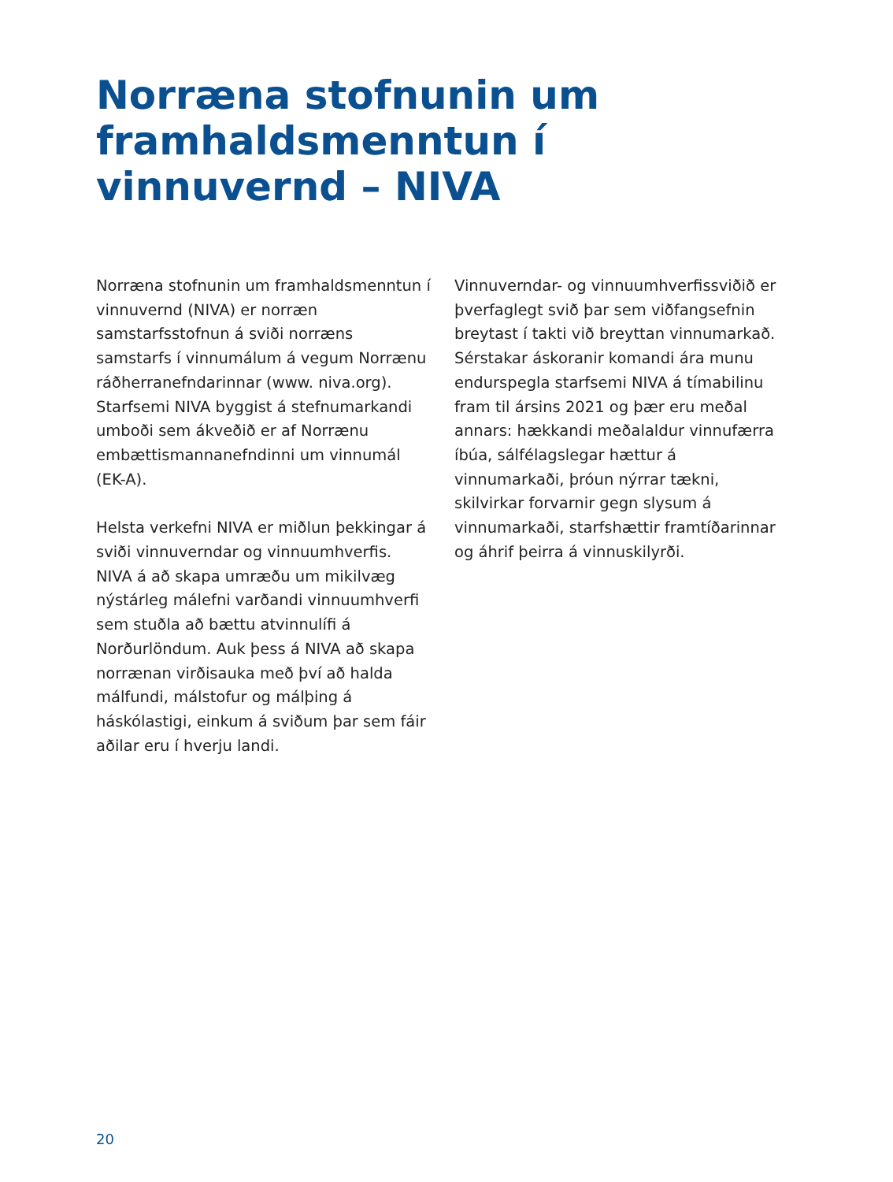Norræna stofnunin um framhaldsmenntun í vinnuvernd – NIVA
Norræna stofnunin um fram­haldsmenntun í vinnuvernd (NIVA) er norræn samstarfsstofnun á sviði norræns samstarfs í vinnumálum á vegum Norrænu ráðherranefndarinnar (www. niva.org). Starfsemi NIVA byggist á stefnumarkandi umboði sem ákveðið er af Norrænu embættismannanefndinni um vinnumál (EK-A).
Helsta verkefni NIVA er miðlun þekkingar á sviði vinnuverndar og vinnuumhverfis. NIVA á að skapa umræðu um mikilvæg nýstárleg málefni varðandi vinnuumhverfi sem stuðla að bættu atvinnulífi á Norðurlöndum. Auk þess á NIVA að skapa norrænan virðisauka með því að halda málfundi, málstofur og málþing á háskólastigi, einkum á sviðum þar sem fáir aðilar eru í hverju landi.
Vinnuverndar- og vinnuumhverfissviðið er þverfaglegt svið þar sem viðfangsefnin breytast í takti við breyttan vinnumarkað. Sérstakar áskoranir komandi ára munu endurspegla starfsemi NIVA á tímabilinu fram til ársins 2021 og þær eru meðal annars: hækkandi meðalaldur vinnufærra íbúa, sálfélagslegar hættur á vinnumarkaði, þróun nýrrar tækni, skilvirkar forvarnir gegn slysum á vinnumarkaði, starfshættir framtíðarinnar og áhrif þeirra á vinnuskilyrði.
20